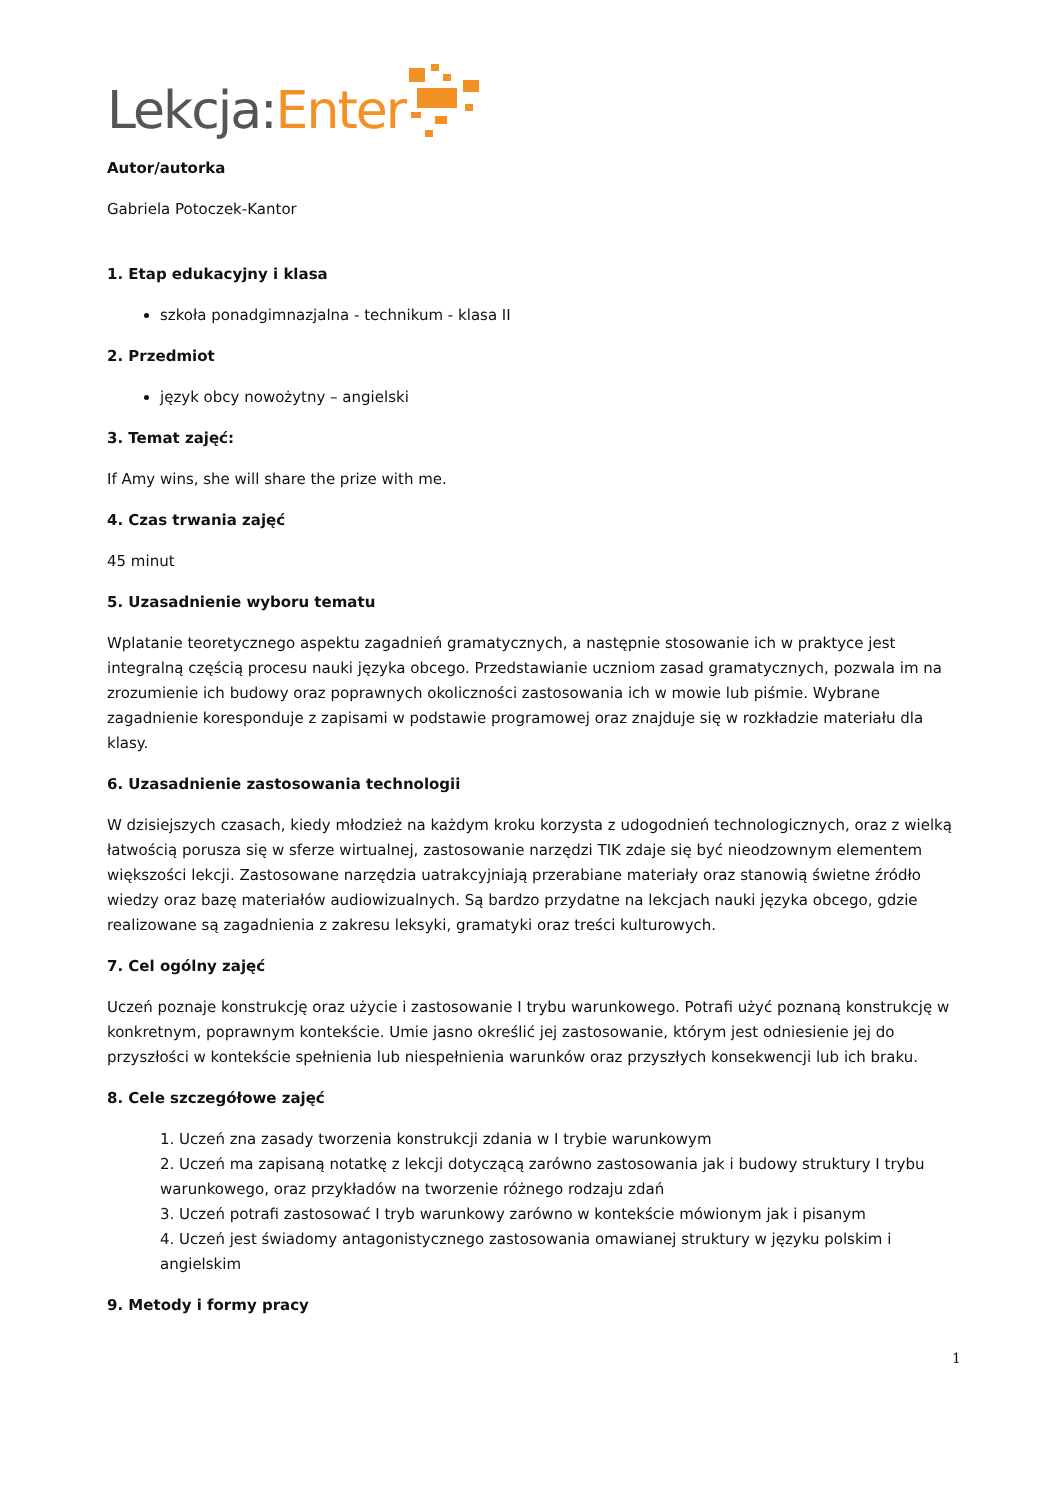Lekcja: Enter
Autor/autorka
Gabriela Potoczek-Kantor
1. Etap edukacyjny i klasa
szkoła ponadgimnazjalna - technikum - klasa II
2. Przedmiot
język obcy nowożytny – angielski
3. Temat zajęć:
If Amy wins, she will share the prize with me.
4. Czas trwania zajęć
45 minut
5. Uzasadnienie wyboru tematu
Wplatanie teoretycznego aspektu zagadnień gramatycznych, a następnie stosowanie ich w praktyce jest integralną częścią procesu nauki języka obcego. Przedstawianie uczniom zasad gramatycznych, pozwala im na zrozumienie ich budowy oraz poprawnych okoliczności zastosowania ich w mowie lub piśmie. Wybrane zagadnienie koresponduje z zapisami w podstawie programowej oraz znajduje się w rozkładzie materiału dla klasy.
6. Uzasadnienie zastosowania technologii
W dzisiejszych czasach, kiedy młodzież na każdym kroku korzysta z udogodnień technologicznych, oraz z wielką łatwością porusza się w sferze wirtualnej, zastosowanie narzędzi TIK zdaje się być nieodzownym elementem większości lekcji. Zastosowane narzędzia uatrakcyjniają przerabiane materiały oraz stanowią świetne źródło wiedzy oraz bazę materiałów audiowizualnych. Są bardzo przydatne na lekcjach nauki języka obcego, gdzie realizowane są zagadnienia z zakresu leksyki, gramatyki oraz treści kulturowych.
7. Cel ogólny zajęć
Uczeń poznaje konstrukcję oraz użycie i zastosowanie I trybu warunkowego. Potrafi użyć poznaną konstrukcję w konkretnym, poprawnym kontekście. Umie jasno określić jej zastosowanie, którym jest odniesienie jej do przyszłości w kontekście spełnienia lub niespełnienia warunków oraz przyszłych konsekwencji lub ich braku.
8. Cele szczegółowe zajęć
1. Uczeń zna zasady tworzenia konstrukcji zdania w I trybie warunkowym
2. Uczeń ma zapisaną notatkę z lekcji dotyczącą zarówno zastosowania jak i budowy struktury I trybu warunkowego, oraz przykładów na tworzenie różnego rodzaju zdań
3. Uczeń potrafi zastosować I tryb warunkowy zarówno w kontekście mówionym jak i pisanym
4. Uczeń jest świadomy antagonistycznego zastosowania omawianej struktury w języku polskim i angielskim
9. Metody i formy pracy
1